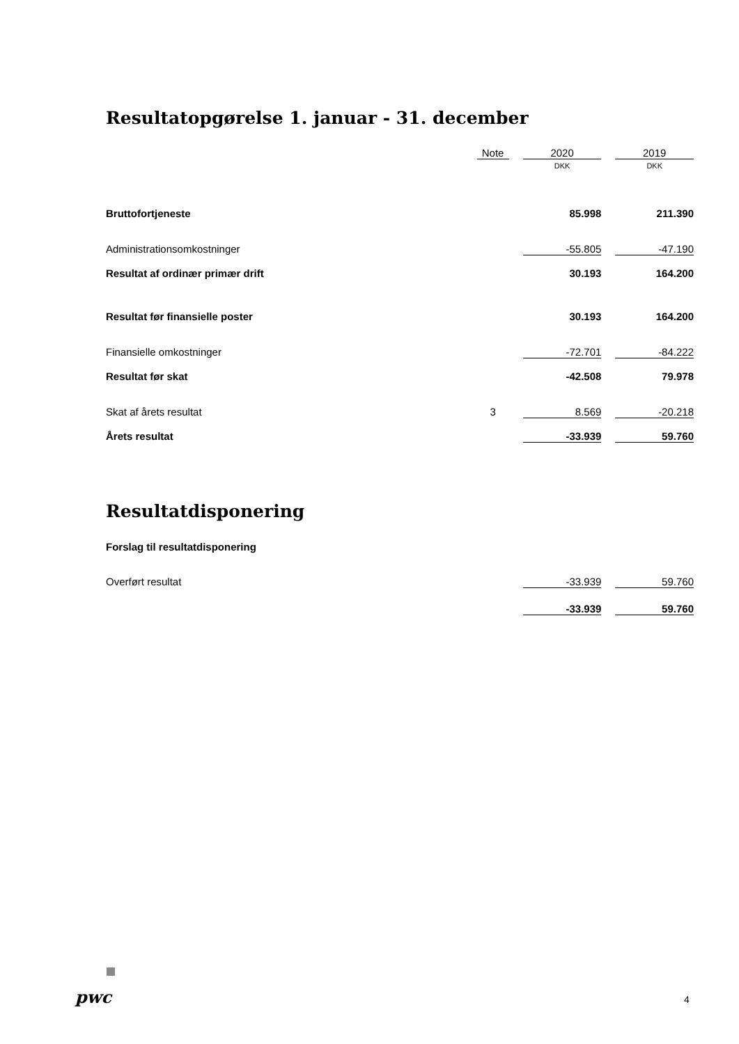Resultatopgørelse 1. januar - 31. december
| | Note | | 2020 | | 2019 |
| --- | --- | --- | --- | --- | --- |
| | | | DKK | | DKK |
| Bruttofortjeneste | | | 85.998 | | 211.390 |
| Administrationsomkostninger | | | -55.805 | | -47.190 |
| Resultat af ordinær primær drift | | | 30.193 | | 164.200 |
| Resultat før finansielle poster | | | 30.193 | | 164.200 |
| Finansielle omkostninger | | | -72.701 | | -84.222 |
| Resultat før skat | | | -42.508 | | 79.978 |
| Skat af årets resultat | 3 | | 8.569 | | -20.218 |
| Årets resultat | | | -33.939 | | 59.760 |
Resultatdisponering
| Forslag til resultatdisponering | | | | | |
| Overført resultat | | | -33.939 | | 59.760 |
| | | | -33.939 | | 59.760 |
pwc 4